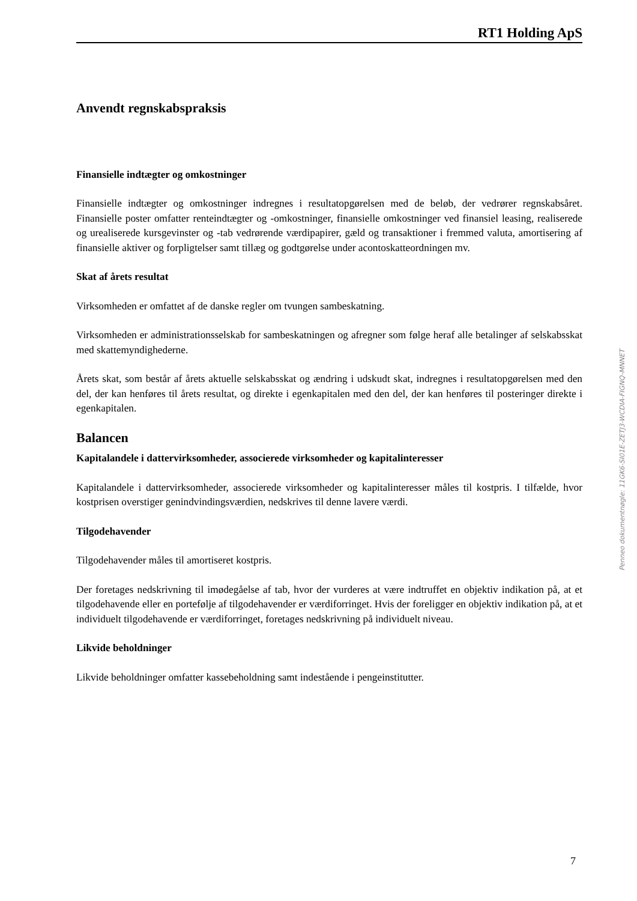RT1 Holding ApS
Anvendt regnskabspraksis
Finansielle indtægter og omkostninger
Finansielle indtægter og omkostninger indregnes i resultatopgørelsen med de beløb, der vedrører regnskabsåret. Finansielle poster omfatter renteindtægter og -omkostninger, finansielle omkostninger ved finansiel leasing, realiserede og urealiserede kursgevinster og -tab vedrørende værdipapirer, gæld og transaktioner i fremmed valuta, amortisering af finansielle aktiver og forpligtelser samt tillæg og godtgørelse under acontoskatteordningen mv.
Skat af årets resultat
Virksomheden er omfattet af de danske regler om tvungen sambeskatning.
Virksomheden er administrationsselskab for sambeskatningen og afregner som følge heraf alle betalinger af selskabsskat med skattemyndighederne.
Årets skat, som består af årets aktuelle selskabsskat og ændring i udskudt skat, indregnes i resultatopgørelsen med den del, der kan henføres til årets resultat, og direkte i egenkapitalen med den del, der kan henføres til posteringer direkte i egenkapitalen.
Balancen
Kapitalandele i dattervirksomheder, associerede virksomheder og kapitalinteresser
Kapitalandele i dattervirksomheder, associerede virksomheder og kapitalinteresser måles til kostpris. I tilfælde, hvor kostprisen overstiger genindvindingsværdien, nedskrives til denne lavere værdi.
Tilgodehavender
Tilgodehavender måles til amortiseret kostpris.
Der foretages nedskrivning til imødegåelse af tab, hvor der vurderes at være indtruffet en objektiv indikation på, at et tilgodehavende eller en portefølje af tilgodehavender er værdiforringet. Hvis der foreligger en objektiv indikation på, at et individuelt tilgodehavende er værdiforringet, foretages nedskrivning på individuelt niveau.
Likvide beholdninger
Likvide beholdninger omfatter kassebeholdning samt indestående i pengeinstitutter.
Penneo dokumentnøgle: 11GK6-SI01E-ZETJ3-WCDIA-FIGNQ-MNNET
7